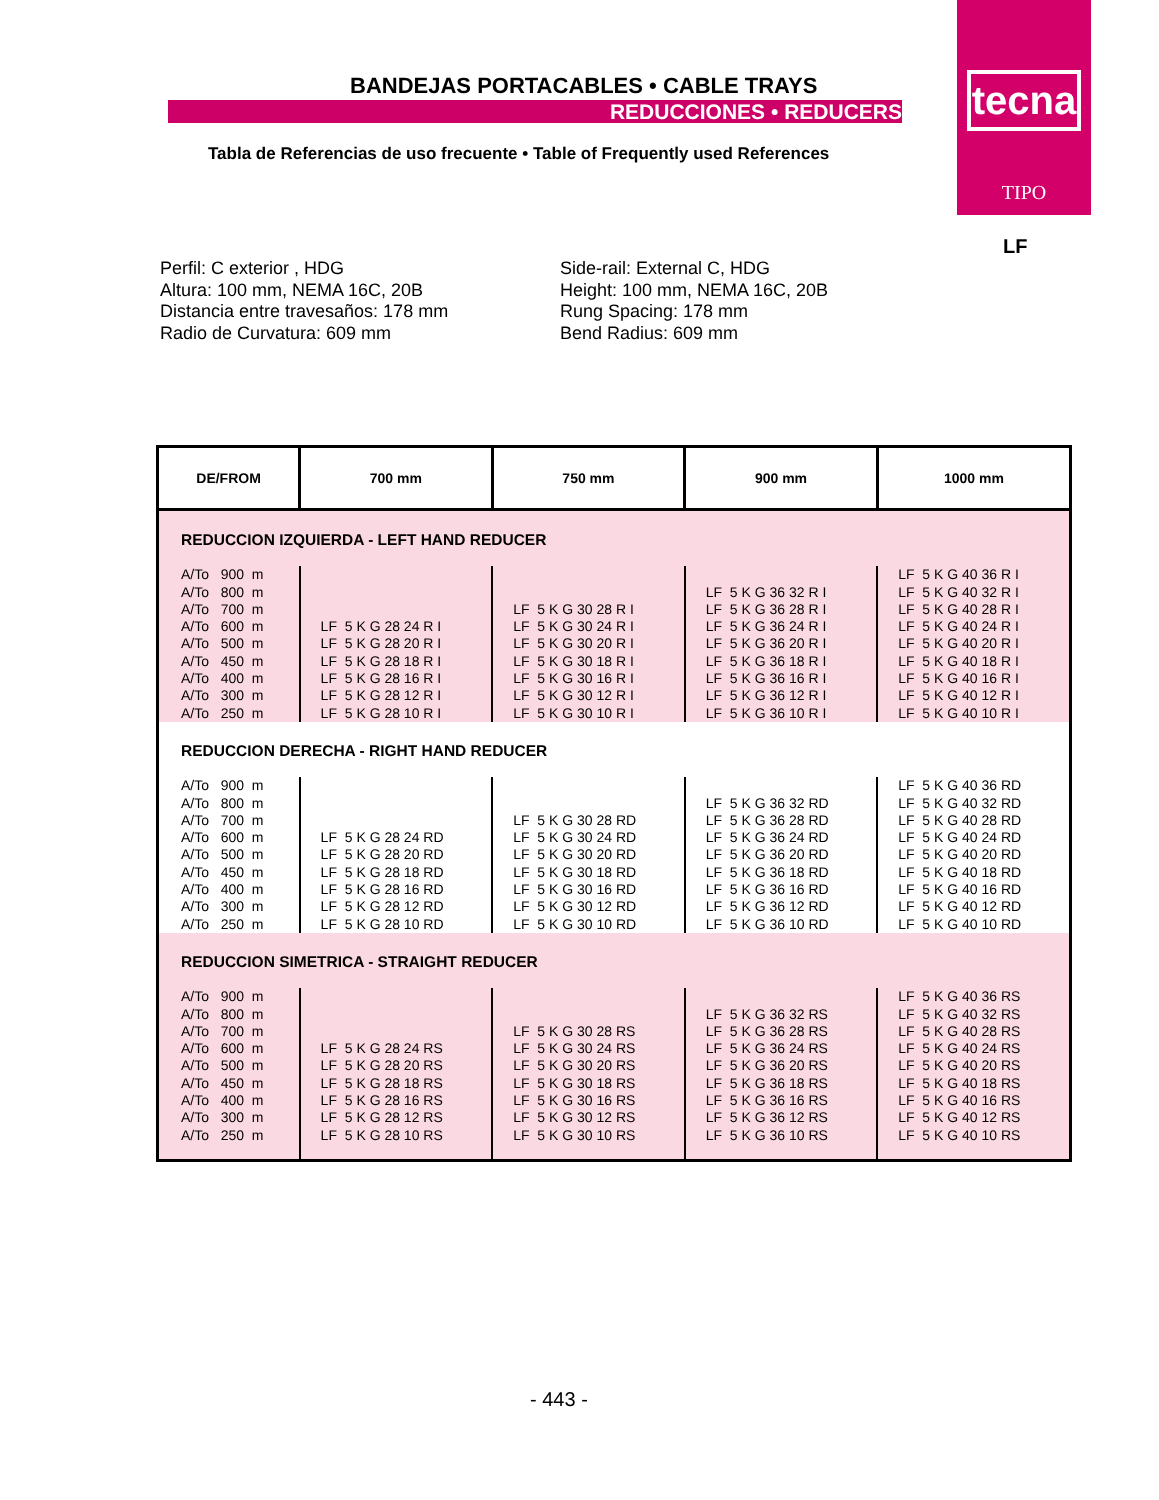tecna
TIPO
LF
BANDEJAS PORTACABLES • CABLE TRAYS
REDUCCIONES • REDUCERS
Tabla de Referencias de uso frecuente • Table of Frequently used References
Perfil: C exterior , HDG
Altura: 100 mm, NEMA 16C, 20B
Distancia entre travesaños: 178 mm
Radio de Curvatura: 609 mm
Side-rail: External C, HDG
Height: 100 mm, NEMA 16C, 20B
Rung Spacing: 178 mm
Bend Radius: 609 mm
| DE/FROM | 700 mm | 750 mm | 900 mm | 1000 mm |
| --- | --- | --- | --- | --- |
| REDUCCION IZQUIERDA - LEFT HAND REDUCER | | | | |
| A/To 900 m A/To 800 m A/To 700 m A/To 600 m A/To 500 m A/To 450 m A/To 400 m A/To 300 m A/To 250 m | LF 5 K G 28 24 R I LF 5 K G 28 20 R I LF 5 K G 28 18 R I LF 5 K G 28 16 R I LF 5 K G 28 12 R I LF 5 K G 28 10 R I | LF 5 K G 30 28 R I LF 5 K G 30 24 R I LF 5 K G 30 20 R I LF 5 K G 30 18 R I LF 5 K G 30 16 R I LF 5 K G 30 12 R I LF 5 K G 30 10 R I | LF 5 K G 36 32 R I LF 5 K G 36 28 R I LF 5 K G 36 24 R I LF 5 K G 36 20 R I LF 5 K G 36 18 R I LF 5 K G 36 16 R I LF 5 K G 36 12 R I LF 5 K G 36 10 R I | LF 5 K G 40 36 R I LF 5 K G 40 32 R I LF 5 K G 40 28 R I LF 5 K G 40 24 R I LF 5 K G 40 20 R I LF 5 K G 40 18 R I LF 5 K G 40 16 R I LF 5 K G 40 12 R I LF 5 K G 40 10 R I |
| REDUCCION DERECHA - RIGHT HAND REDUCER | | | | |
| A/To 900 m A/To 800 m A/To 700 m A/To 600 m A/To 500 m A/To 450 m A/To 400 m A/To 300 m A/To 250 m | LF 5 K G 28 24 RD LF 5 K G 28 20 RD LF 5 K G 28 18 RD LF 5 K G 28 16 RD LF 5 K G 28 12 RD LF 5 K G 28 10 RD | LF 5 K G 30 28 RD LF 5 K G 30 24 RD LF 5 K G 30 20 RD LF 5 K G 30 18 RD LF 5 K G 30 16 RD LF 5 K G 30 12 RD LF 5 K G 30 10 RD | LF 5 K G 36 32 RD LF 5 K G 36 28 RD LF 5 K G 36 24 RD LF 5 K G 36 20 RD LF 5 K G 36 18 RD LF 5 K G 36 16 RD LF 5 K G 36 12 RD LF 5 K G 36 10 RD | LF 5 K G 40 36 RD LF 5 K G 40 32 RD LF 5 K G 40 28 RD LF 5 K G 40 24 RD LF 5 K G 40 20 RD LF 5 K G 40 18 RD LF 5 K G 40 16 RD LF 5 K G 40 12 RD LF 5 K G 40 10 RD |
| REDUCCION SIMETRICA - STRAIGHT REDUCER | | | | |
| A/To 900 m A/To 800 m A/To 700 m A/To 600 m A/To 500 m A/To 450 m A/To 400 m A/To 300 m A/To 250 m | LF 5 K G 28 24 RS LF 5 K G 28 20 RS LF 5 K G 28 18 RS LF 5 K G 28 16 RS LF 5 K G 28 12 RS LF 5 K G 28 10 RS | LF 5 K G 30 28 RS LF 5 K G 30 24 RS LF 5 K G 30 20 RS LF 5 K G 30 18 RS LF 5 K G 30 16 RS LF 5 K G 30 12 RS LF 5 K G 30 10 RS | LF 5 K G 36 32 RS LF 5 K G 36 28 RS LF 5 K G 36 24 RS LF 5 K G 36 20 RS LF 5 K G 36 18 RS LF 5 K G 36 16 RS LF 5 K G 36 12 RS LF 5 K G 36 10 RS | LF 5 K G 40 36 RS LF 5 K G 40 32 RS LF 5 K G 40 28 RS LF 5 K G 40 24 RS LF 5 K G 40 20 RS LF 5 K G 40 18 RS LF 5 K G 40 16 RS LF 5 K G 40 12 RS LF 5 K G 40 10 RS |
- 443 -